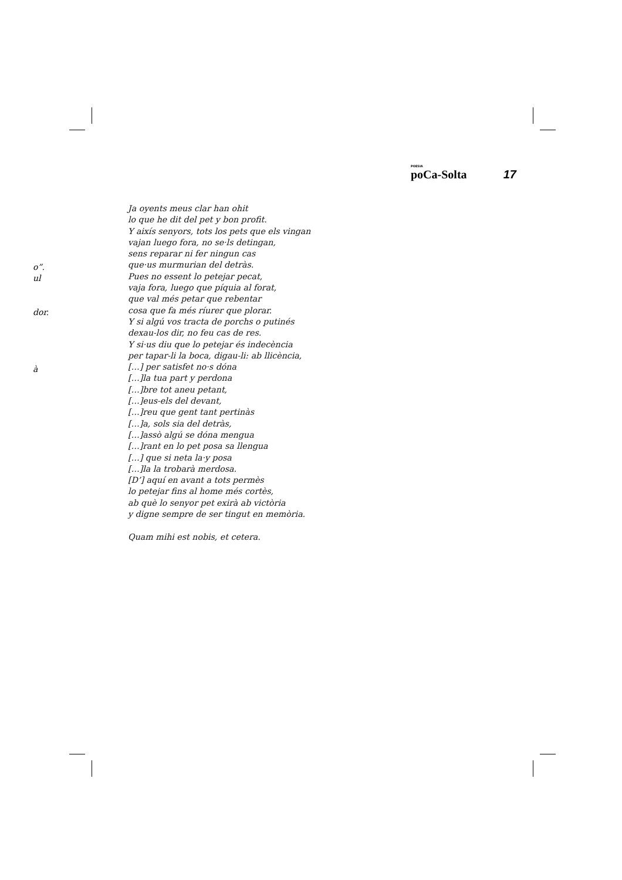POESIA
poCa-Solta
17
o”.
ul
dor.
à
Ja oyents meus clar han ohit
lo que he dit del pet y bon profit.
Y aixís senyors, tots los pets que els vingan
vajan luego fora, no se·ls detingan,
sens reparar ni fer ningun cas
que·us murmurian del detràs.
Pues no essent lo petejar pecat,
vaja fora, luego que píquia al forat,
que val més petar que rebentar
cosa que fa més ríurer que plorar.
Y si algú vos tracta de porchs o putinés
dexau-los dir, no feu cas de res.
Y si·us diu que lo petejar és indecència
per tapar-li la boca, digau-li: ab llicència,
[…] per satisfet no·s dóna
[…]la tua part y perdona
[…]bre tot aneu petant,
[…]eus-els del devant,
[…]reu que gent tant pertinàs
[…]a, sols sia del detràs,
[…]assò algú se dóna mengua
[…]rant en lo pet posa sa llengua
[…] que si neta la·y posa
[…]la la trobarà merdosa.
[D’] aquí en avant a tots permès
lo petejar fins al home més cortès,
ab què lo senyor pet exirà ab victòria
y digne sempre de ser tingut en memòria.
Quam mihi est nobis, et cetera.